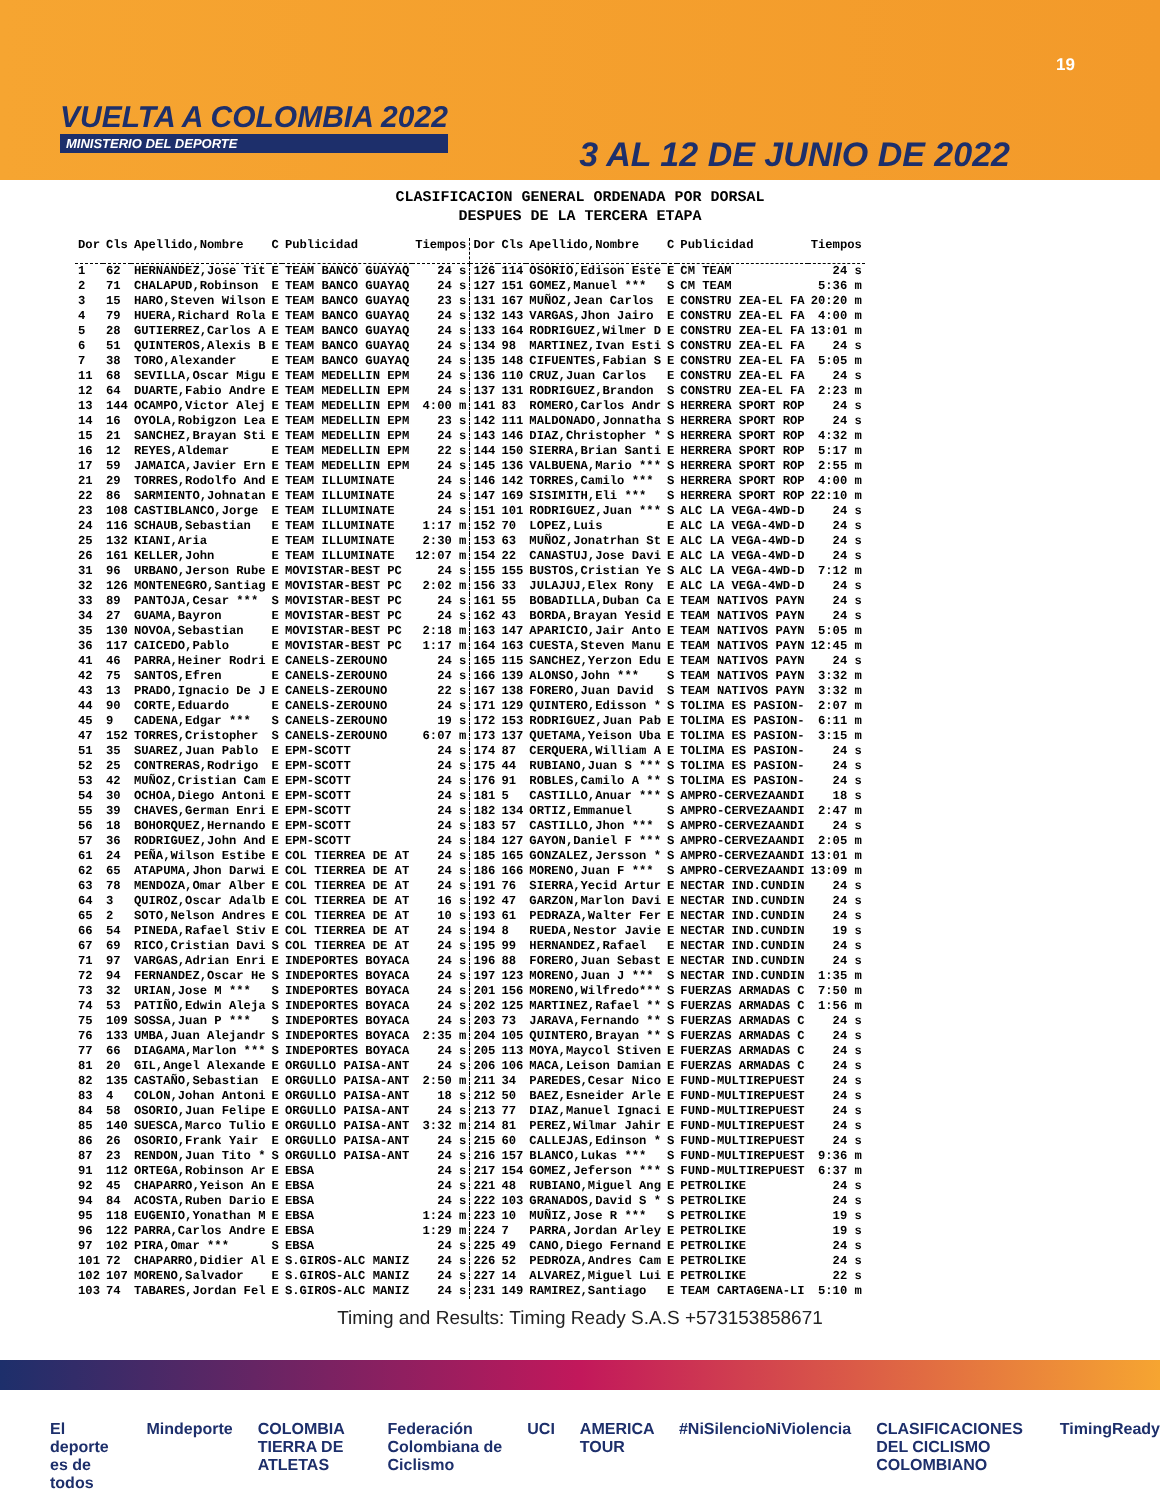19
VUELTA A COLOMBIA 2022
MINISTERIO DEL DEPORTE
3 AL 12 DE JUNIO DE 2022
CLASIFICACION GENERAL ORDENADA POR DORSAL
DESPUES DE LA TERCERA ETAPA
| Dor | Cls | Apellido,Nombre | C | Publicidad | Tiempos | Dor | Cls | Apellido,Nombre | C | Publicidad | Tiempos |
| --- | --- | --- | --- | --- | --- | --- | --- | --- | --- | --- | --- |
| 1 | 62 | HERNANDEZ,Jose Tit | E | TEAM BANCO GUAYAQ | 24 s | 126 | 114 | OSORIO,Edison Este | E | CM TEAM | 24 s |
| 2 | 71 | CHALAPUD,Robinson | E | TEAM BANCO GUAYAQ | 24 s | 127 | 151 | GOMEZ,Manuel *** | S | CM TEAM | 5:36 m |
| 3 | 15 | HARO,Steven Wilson | E | TEAM BANCO GUAYAQ | 23 s | 131 | 167 | MUÑOZ,Jean Carlos | E | CONSTRU ZEA-EL FA | 20:20 m |
| 4 | 79 | HUERA,Richard Rola | E | TEAM BANCO GUAYAQ | 24 s | 132 | 143 | VARGAS,Jhon Jairo | E | CONSTRU ZEA-EL FA | 4:00 m |
| 5 | 28 | GUTIERREZ,Carlos A | E | TEAM BANCO GUAYAQ | 24 s | 133 | 164 | RODRIGUEZ,Wilmer D | E | CONSTRU ZEA-EL FA | 13:01 m |
| 6 | 51 | QUINTEROS,Alexis B | E | TEAM BANCO GUAYAQ | 24 s | 134 | 98 | MARTINEZ,Ivan Esti | S | CONSTRU ZEA-EL FA | 24 s |
| 7 | 38 | TORO,Alexander | E | TEAM BANCO GUAYAQ | 24 s | 135 | 148 | CIFUENTES,Fabian S | E | CONSTRU ZEA-EL FA | 5:05 m |
| 11 | 68 | SEVILLA,Oscar Migu | E | TEAM MEDELLIN EPM | 24 s | 136 | 110 | CRUZ,Juan Carlos | E | CONSTRU ZEA-EL FA | 24 s |
| 12 | 64 | DUARTE,Fabio Andre | E | TEAM MEDELLIN EPM | 24 s | 137 | 131 | RODRIGUEZ,Brandon | S | CONSTRU ZEA-EL FA | 2:23 m |
| 13 | 144 | OCAMPO,Victor Alej | E | TEAM MEDELLIN EPM | 4:00 m | 141 | 83 | ROMERO,Carlos Andr | S | HERRERA SPORT ROP | 24 s |
| 14 | 16 | OYOLA,Robigzon Lea | E | TEAM MEDELLIN EPM | 23 s | 142 | 111 | MALDONADO,Jonnatha | S | HERRERA SPORT ROP | 24 s |
| 15 | 21 | SANCHEZ,Brayan Sti | E | TEAM MEDELLIN EPM | 24 s | 143 | 146 | DIAZ,Christopher * | S | HERRERA SPORT ROP | 4:32 m |
| 16 | 12 | REYES,Aldemar | E | TEAM MEDELLIN EPM | 22 s | 144 | 150 | SIERRA,Brian Santi | E | HERRERA SPORT ROP | 5:17 m |
| 17 | 59 | JAMAICA,Javier Ern | E | TEAM MEDELLIN EPM | 24 s | 145 | 136 | VALBUENA,Mario *** | S | HERRERA SPORT ROP | 2:55 m |
| 21 | 29 | TORRES,Rodolfo And | E | TEAM ILLUMINATE | 24 s | 146 | 142 | TORRES,Camilo *** | S | HERRERA SPORT ROP | 4:00 m |
| 22 | 86 | SARMIENTO,Johnatan | E | TEAM ILLUMINATE | 24 s | 147 | 169 | SISIMITH,Eli *** | S | HERRERA SPORT ROP | 22:10 m |
| 23 | 108 | CASTIBLANCO,Jorge | E | TEAM ILLUMINATE | 24 s | 151 | 101 | RODRIGUEZ,Juan *** | S | ALC LA VEGA-4WD-D | 24 s |
| 24 | 116 | SCHAUB,Sebastian | E | TEAM ILLUMINATE | 1:17 m | 152 | 70 | LOPEZ,Luis | E | ALC LA VEGA-4WD-D | 24 s |
| 25 | 132 | KIANI,Aria | E | TEAM ILLUMINATE | 2:30 m | 153 | 63 | MUÑOZ,Jonatrhan St | E | ALC LA VEGA-4WD-D | 24 s |
| 26 | 161 | KELLER,John | E | TEAM ILLUMINATE | 12:07 m | 154 | 22 | CANASTUJ,Jose Davi | E | ALC LA VEGA-4WD-D | 24 s |
| 31 | 96 | URBANO,Jerson Rube | E | MOVISTAR-BEST PC | 24 s | 155 | 155 | BUSTOS,Cristian Ye | S | ALC LA VEGA-4WD-D | 7:12 m |
| 32 | 126 | MONTENEGRO,Santiag | E | MOVISTAR-BEST PC | 2:02 m | 156 | 33 | JULAJUJ,Elex Rony | E | ALC LA VEGA-4WD-D | 24 s |
| 33 | 89 | PANTOJA,Cesar *** | S | MOVISTAR-BEST PC | 24 s | 161 | 55 | BOBADILLA,Duban Ca | E | TEAM NATIVOS PAYN | 24 s |
| 34 | 27 | GUAMA,Bayron | E | MOVISTAR-BEST PC | 24 s | 162 | 43 | BORDA,Brayan Yesid | E | TEAM NATIVOS PAYN | 24 s |
| 35 | 130 | NOVOA,Sebastian | E | MOVISTAR-BEST PC | 2:18 m | 163 | 147 | APARICIO,Jair Anto | E | TEAM NATIVOS PAYN | 5:05 m |
| 36 | 117 | CAICEDO,Pablo | E | MOVISTAR-BEST PC | 1:17 m | 164 | 163 | CUESTA,Steven Manu | E | TEAM NATIVOS PAYN | 12:45 m |
| 41 | 46 | PARRA,Heiner Rodri | E | CANELS-ZEROUNO | 24 s | 165 | 115 | SANCHEZ,Yerzon Edu | E | TEAM NATIVOS PAYN | 24 s |
| 42 | 75 | SANTOS,Efren | E | CANELS-ZEROUNO | 24 s | 166 | 139 | ALONSO,John *** | S | TEAM NATIVOS PAYN | 3:32 m |
| 43 | 13 | PRADO,Ignacio De J | E | CANELS-ZEROUNO | 22 s | 167 | 138 | FORERO,Juan David | S | TEAM NATIVOS PAYN | 3:32 m |
| 44 | 90 | CORTE,Eduardo | E | CANELS-ZEROUNO | 24 s | 171 | 129 | QUINTERO,Edisson * | S | TOLIMA ES PASION- | 2:07 m |
| 45 | 9 | CADENA,Edgar *** | S | CANELS-ZEROUNO | 19 s | 172 | 153 | RODRIGUEZ,Juan Pab | E | TOLIMA ES PASION- | 6:11 m |
| 47 | 152 | TORRES,Cristopher | S | CANELS-ZEROUNO | 6:07 m | 173 | 137 | QUETAMA,Yeison Uba | E | TOLIMA ES PASION- | 3:15 m |
| 51 | 35 | SUAREZ,Juan Pablo | E | EPM-SCOTT | 24 s | 174 | 87 | CERQUERA,William A | E | TOLIMA ES PASION- | 24 s |
| 52 | 25 | CONTRERAS,Rodrigo | E | EPM-SCOTT | 24 s | 175 | 44 | RUBIANO,Juan S *** | S | TOLIMA ES PASION- | 24 s |
| 53 | 42 | MUÑOZ,Cristian Cam | E | EPM-SCOTT | 24 s | 176 | 91 | ROBLES,Camilo A ** | S | TOLIMA ES PASION- | 24 s |
| 54 | 30 | OCHOA,Diego Antoni | E | EPM-SCOTT | 24 s | 181 | 5 | CASTILLO,Anuar *** | S | AMPRO-CERVEZAANDI | 18 s |
| 55 | 39 | CHAVES,German Enri | E | EPM-SCOTT | 24 s | 182 | 134 | ORTIZ,Emmanuel | S | AMPRO-CERVEZAANDI | 2:47 m |
| 56 | 18 | BOHORQUEZ,Hernando | E | EPM-SCOTT | 24 s | 183 | 57 | CASTILLO,Jhon *** | S | AMPRO-CERVEZAANDI | 24 s |
| 57 | 36 | RODRIGUEZ,John And | E | EPM-SCOTT | 24 s | 184 | 127 | GAYON,Daniel F *** | S | AMPRO-CERVEZAANDI | 2:05 m |
| 61 | 24 | PEÑA,Wilson Estibe | E | COL TIERREA DE AT | 24 s | 185 | 165 | GONZALEZ,Jersson * | S | AMPRO-CERVEZAANDI | 13:01 m |
| 62 | 65 | ATAPUMA,Jhon Darwi | E | COL TIERREA DE AT | 24 s | 186 | 166 | MORENO,Juan F *** | S | AMPRO-CERVEZAANDI | 13:09 m |
| 63 | 78 | MENDOZA,Omar Alber | E | COL TIERREA DE AT | 24 s | 191 | 76 | SIERRA,Yecid Artur | E | NECTAR IND.CUNDIN | 24 s |
| 64 | 3 | QUIROZ,Oscar Adalb | E | COL TIERREA DE AT | 16 s | 192 | 47 | GARZON,Marlon Davi | E | NECTAR IND.CUNDIN | 24 s |
| 65 | 2 | SOTO,Nelson Andres | E | COL TIERREA DE AT | 10 s | 193 | 61 | PEDRAZA,Walter Fer | E | NECTAR IND.CUNDIN | 24 s |
| 66 | 54 | PINEDA,Rafael Stiv | E | COL TIERREA DE AT | 24 s | 194 | 8 | RUEDA,Nestor Javie | E | NECTAR IND.CUNDIN | 19 s |
| 67 | 69 | RICO,Cristian Davi | S | COL TIERREA DE AT | 24 s | 195 | 99 | HERNANDEZ,Rafael | E | NECTAR IND.CUNDIN | 24 s |
| 71 | 97 | VARGAS,Adrian Enri | E | INDEPORTES BOYACA | 24 s | 196 | 88 | FORERO,Juan Sebast | E | NECTAR IND.CUNDIN | 24 s |
| 72 | 94 | FERNANDEZ,Oscar He | S | INDEPORTES BOYACA | 24 s | 197 | 123 | MORENO,Juan J *** | S | NECTAR IND.CUNDIN | 1:35 m |
| 73 | 32 | URIAN,Jose M *** | S | INDEPORTES BOYACA | 24 s | 201 | 156 | MORENO,Wilfredo*** | S | FUERZAS ARMADAS C | 7:50 m |
| 74 | 53 | PATIÑO,Edwin Aleja | S | INDEPORTES BOYACA | 24 s | 202 | 125 | MARTINEZ,Rafael ** | S | FUERZAS ARMADAS C | 1:56 m |
| 75 | 109 | SOSSA,Juan P *** | S | INDEPORTES BOYACA | 24 s | 203 | 73 | JARAVA,Fernando ** | S | FUERZAS ARMADAS C | 24 s |
| 76 | 133 | UMBA,Juan Alejandr | S | INDEPORTES BOYACA | 2:35 m | 204 | 105 | QUINTERO,Brayan ** | S | FUERZAS ARMADAS C | 24 s |
| 77 | 66 | DIAGAMA,Marlon *** | S | INDEPORTES BOYACA | 24 s | 205 | 113 | MOYA,Maycol Stiven | E | FUERZAS ARMADAS C | 24 s |
| 81 | 20 | GIL,Angel Alexande | E | ORGULLO PAISA-ANT | 24 s | 206 | 106 | MACA,Leison Damian | E | FUERZAS ARMADAS C | 24 s |
| 82 | 135 | CASTAÑO,Sebastian | E | ORGULLO PAISA-ANT | 2:50 m | 211 | 34 | PAREDES,Cesar Nico | E | FUND-MULTIREPUEST | 24 s |
| 83 | 4 | COLON,Johan Antoni | E | ORGULLO PAISA-ANT | 18 s | 212 | 50 | BAEZ,Esneider Arle | E | FUND-MULTIREPUEST | 24 s |
| 84 | 58 | OSORIO,Juan Felipe | E | ORGULLO PAISA-ANT | 24 s | 213 | 77 | DIAZ,Manuel Ignaci | E | FUND-MULTIREPUEST | 24 s |
| 85 | 140 | SUESCA,Marco Tulio | E | ORGULLO PAISA-ANT | 3:32 m | 214 | 81 | PEREZ,Wilmar Jahir | E | FUND-MULTIREPUEST | 24 s |
| 86 | 26 | OSORIO,Frank Yair | E | ORGULLO PAISA-ANT | 24 s | 215 | 60 | CALLEJAS,Edinson * | S | FUND-MULTIREPUEST | 24 s |
| 87 | 23 | RENDON,Juan Tito * | S | ORGULLO PAISA-ANT | 24 s | 216 | 157 | BLANCO,Lukas *** | S | FUND-MULTIREPUEST | 9:36 m |
| 91 | 112 | ORTEGA,Robinson Ar | E | EBSA | 24 s | 217 | 154 | GOMEZ,Jeferson *** | S | FUND-MULTIREPUEST | 6:37 m |
| 92 | 45 | CHAPARRO,Yeison An | E | EBSA | 24 s | 221 | 48 | RUBIANO,Miguel Ang | E | PETROLIKE | 24 s |
| 94 | 84 | ACOSTA,Ruben Dario | E | EBSA | 24 s | 222 | 103 | GRANADOS,David S * | S | PETROLIKE | 24 s |
| 95 | 118 | EUGENIO,Yonathan M | E | EBSA | 1:24 m | 223 | 10 | MUÑIZ,Jose R *** | S | PETROLIKE | 19 s |
| 96 | 122 | PARRA,Carlos Andre | E | EBSA | 1:29 m | 224 | 7 | PARRA,Jordan Arley | E | PETROLIKE | 19 s |
| 97 | 102 | PIRA,Omar *** | S | EBSA | 24 s | 225 | 49 | CANO,Diego Fernand | E | PETROLIKE | 24 s |
| 101 | 72 | CHAPARRO,Didier Al | E | S.GIROS-ALC MANIZ | 24 s | 226 | 52 | PEDROZA,Andres Cam | E | PETROLIKE | 24 s |
| 102 | 107 | MORENO,Salvador | E | S.GIROS-ALC MANIZ | 24 s | 227 | 14 | ALVAREZ,Miguel Lui | E | PETROLIKE | 22 s |
| 103 | 74 | TABARES,Jordan Fel | E | S.GIROS-ALC MANIZ | 24 s | 231 | 149 | RAMIREZ,Santiago | E | TEAM CARTAGENA-LI | 5:10 m |
Timing and Results: Timing Ready S.A.S +573153858671
El deporte es de todos Mindeporte COLOMBIA TIERRA DE ATLETAS Federación Colombiana de Ciclismo UCI AMERICA TOUR #NiSilencioNiViolencia CLASIFICACIONES DEL CICLISMO COLOMBIANO TimingReady